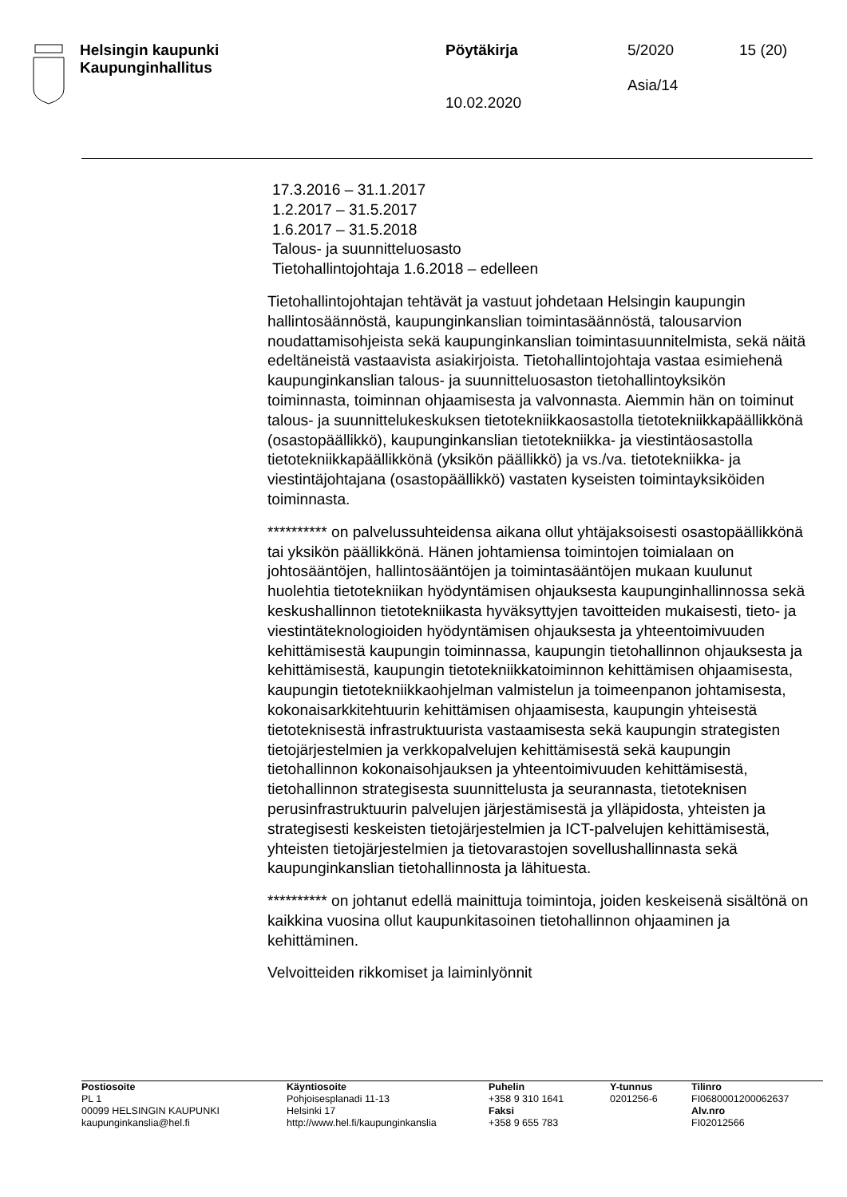Helsingin kaupunki
Kaupunginhallitus
Pöytäkirja
10.02.2020
5/2020
Asia/14
15 (20)
17.3.2016 – 31.1.2017
1.2.2017 – 31.5.2017
1.6.2017 – 31.5.2018
Talous- ja suunnitteluosasto
Tietohallintojohtaja 1.6.2018 – edelleen
Tietohallintojohtajan tehtävät ja vastuut johdetaan Helsingin kaupungin hallintosäännöstä, kaupunginkanslian toimintasäännöstä, talousarvion noudattamisohjeista sekä kaupunginkanslian toimintasuunnitelmista, sekä näitä edeltäneistä vastaavista asiakirjoista. Tietohallintojohtaja vastaa esimiehenä kaupunginkanslian talous- ja suunnitteluosaston tietohallintoyksikön toiminnasta, toiminnan ohjaamisesta ja valvonnasta. Aiemmin hän on toiminut talous- ja suunnittelukeskuksen tietotekniikkaosastolla tietotekniikkapäällikkönä (osastopäällikkö), kaupunginkanslian tietotekniikka- ja viestintäosastolla tietotekniikkapäällikkönä (yksikön päällikkö) ja vs./va. tietotekniikka- ja viestintäjohtajana (osastopäällikkö) vastaten kyseisten toimintayksiköiden toiminnasta.
********** on palvelussuhteidensa aikana ollut yhtäjaksoisesti osastopäällikkönä tai yksikön päällikkönä. Hänen johtamiensa toimintojen toimialaan on johtosääntöjen, hallintosääntöjen ja toimintasääntöjen mukaan kuulunut huolehtia tietotekniikan hyödyntämisen ohjauksesta kaupunginhallinnossa sekä keskushallinnon tietotekniikasta hyväksyttyjen tavoitteiden mukaisesti, tieto- ja viestintäteknologioiden hyödyntämisen ohjauksesta ja yhteentoimivuuden kehittämisestä kaupungin toiminnassa, kaupungin tietohallinnon ohjauksesta ja kehittämisestä, kaupungin tietotekniikkatoiminnon kehittämisen ohjaamisesta, kaupungin tietotekniikkaohjelman valmistelun ja toimeenpanon johtamisesta, kokonaisarkkitehtuurin kehittämisen ohjaamisesta, kaupungin yhteisestä tietoteknisestä infrastruktuurista vastaamisesta sekä kaupungin strategisten tietojärjestelmien ja verkkopalvelujen kehittämisestä sekä kaupungin tietohallinnon kokonaisohjauksen ja yhteentoimivuuden kehittämisestä, tietohallinnon strategisesta suunnittelusta ja seurannasta, tietoteknisen perusinfrastruktuurin palvelujen järjestämisestä ja ylläpidosta, yhteisten ja strategisesti keskeisten tietojärjestelmien ja ICT-palvelujen kehittämisestä, yhteisten tietojärjestelmien ja tietovarastojen sovellushallinnasta sekä kaupunginkanslian tietohallinnosta ja lähituesta.
********** on johtanut edellä mainittuja toimintoja, joiden keskeisenä sisältönä on kaikkina vuosina ollut kaupunkitasoinen tietohallinnon ohjaaminen ja kehittäminen.
Velvoitteiden rikkomiset ja laiminlyönnit
Postiosoite
PL 1
00099 HELSINGIN KAUPUNKI
kaupunginkanslia@hel.fi
Käyntiosoite
Pohjoisesplanadi 11-13
Helsinki 17
http://www.hel.fi/kaupunginkanslia
Puhelin
+358 9 310 1641
Faksi
+358 9 655 783
Y-tunnus
0201256-6
Tilinro
FI0680001200062637
Alv.nro
FI02012566